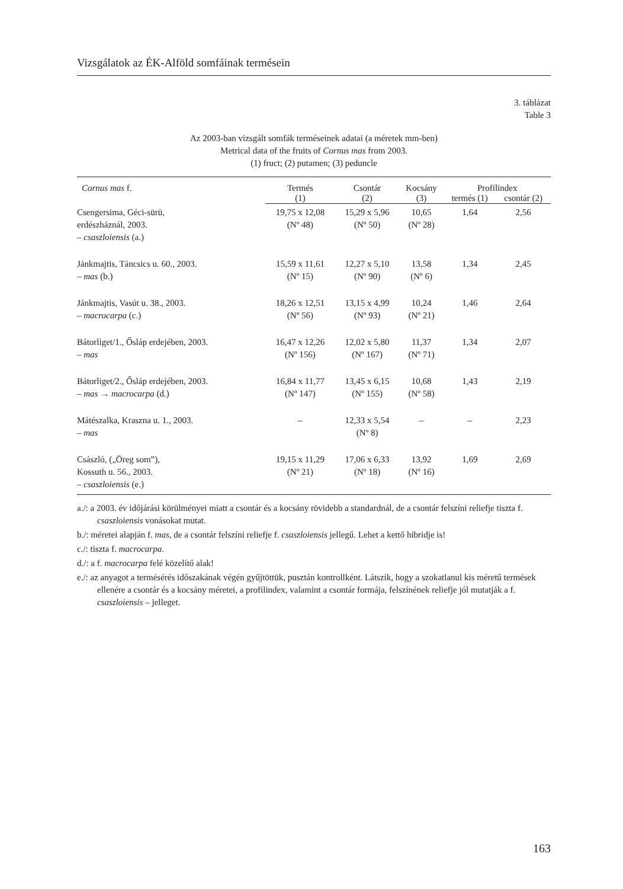Vizsgálatok az ÉK-Alföld somfáinak termésein
3. táblázat
Table 3
Az 2003-ban vizsgált somfák terméseinek adatai (a méretek mm-ben)
Metrical data of the fruits of Cornus mas from 2003.
(1) fruct; (2) putamen; (3) peduncle
| Cornus mas f. | Termés | Csontár | Kocsány | Profilindex | |
| --- | --- | --- | --- | --- | --- |
| | (1) | (2) | (3) | termés (1) | csontár (2) |
| Csengersima, Géci-sürü, erdészháznál, 2003. – csaszloiensis (a.) | 19,75 x 12,08 (Nº 48) | 15,29 x 5,96 (Nº 50) | 10,65 (Nº 28) | 1,64 | 2,56 |
| Jánkmajtis, Táncsics u. 60., 2003. – mas (b.) | 15,59 x 11,61 (Nº 15) | 12,27 x 5,10 (Nº 90) | 13,58 (Nº 6) | 1,34 | 2,45 |
| Jánkmajtis, Vasút u. 38., 2003. – macrocarpa (c.) | 18,26 x 12,51 (Nº 56) | 13,15 x 4,99 (Nº 93) | 10,24 (Nº 21) | 1,46 | 2,64 |
| Bátorliget/1., Ősláp erdejében, 2003. – mas | 16,47 x 12,26 (Nº 156) | 12,02 x 5,80 (Nº 167) | 11,37 (Nº 71) | 1,34 | 2,07 |
| Bátorliget/2., Ősláp erdejében, 2003. – mas → macrocarpa (d.) | 16,84 x 11,77 (Nº 147) | 13,45 x 6,15 (Nº 155) | 10,68 (Nº 58) | 1,43 | 2,19 |
| Mátészalka, Kraszna u. 1., 2003. – mas | – | 12,33 x 5,54 (Nº 8) | – | – | 2,23 |
| Császló, („Öreg som”), Kossuth u. 56., 2003. – csaszloiensis (e.) | 19,15 x 11,29 (Nº 21) | 17,06 x 6,33 (Nº 18) | 13,92 (Nº 16) | 1,69 | 2,69 |
a./: a 2003. év időjárási körülményei miatt a csontár és a kocsány rövidebb a standardnál, de a csontár felszíni reliefje tiszta f. csaszloiensis vonásokat mutat.
b./: méretei alapján f. mas, de a csontár felszíni reliefje f. csaszloiensis jellegű. Lehet a kettő hibridje is!
c./: tiszta f. macrocarpa.
d./: a f. macrocarpa felé közelítő alak!
e./: az anyagot a termésérés időszakának végén gyűjtöttük, pusztán kontrollként. Látszik, hogy a szokatlanul kis méretű termések ellenére a csontár és a kocsány méretei, a profilindex, valamint a csontár formája, felszínének reliefje jól mutatják a f. csaszloiensis – jelleget.
163